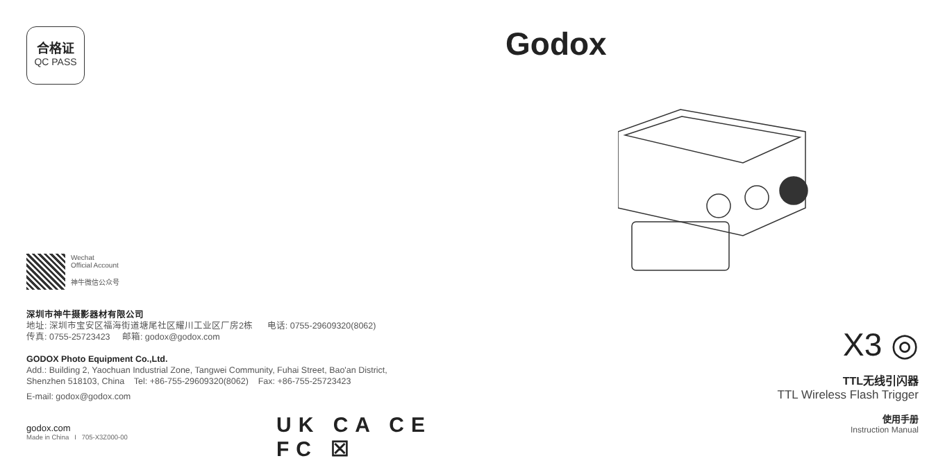合格证
QC PASS
Wechat
Official Account
神牛微信公众号
深圳市神牛摄影器材有限公司
地址: 深圳市宝安区福海街道塘尾社区耀川工业区厂房2栋 电话: 0755-29609320(8062)
传真: 0755-25723423 邮箱: godox@godox.com
GODOX Photo Equipment Co.,Ltd.
Add.: Building 2, Yaochuan Industrial Zone, Tangwei Community, Fuhai Street, Bao'an District,
Shenzhen 518103, China Tel: +86-755-29609320(8062) Fax: +86-755-25723423
E-mail: godox@godox.com
godox.com
Made in China I 705-X3Z000-00
UK CA CE FC ☒
Godox
X3 ◎
TTL无线引闪器
TTL Wireless Flash Trigger
使用手册
Instruction Manual